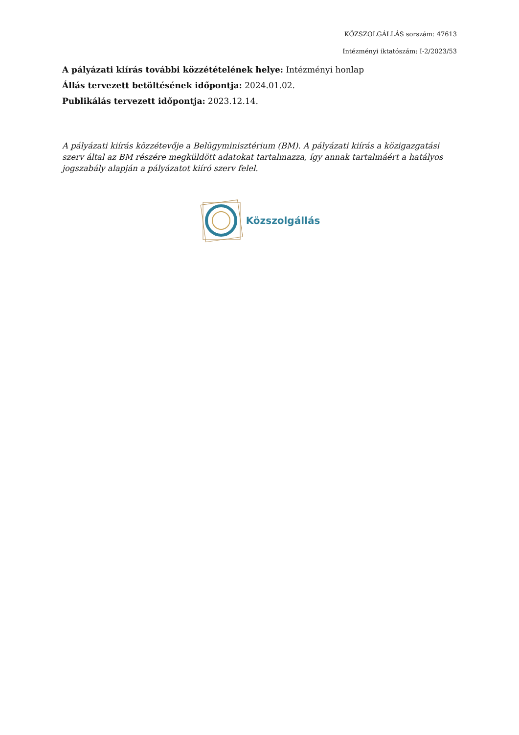KÖZSZOLGÁLLÁS sorszám: 47613
Intézményi iktatószám: I-2/2023/53
A pályázati kiírás további közzétételének helye: Intézményi honlap
Állás tervezett betöltésének időpontja: 2024.01.02.
Publikálás tervezett időpontja: 2023.12.14.
A pályázati kiírás közzétevője a Belügyminisztérium (BM). A pályázati kiírás a közigazgatási szerv által az BM részére megküldött adatokat tartalmazza, így annak tartalmáért a hatályos jogszabály alapján a pályázatot kiíró szerv felel.
Közszolgállás